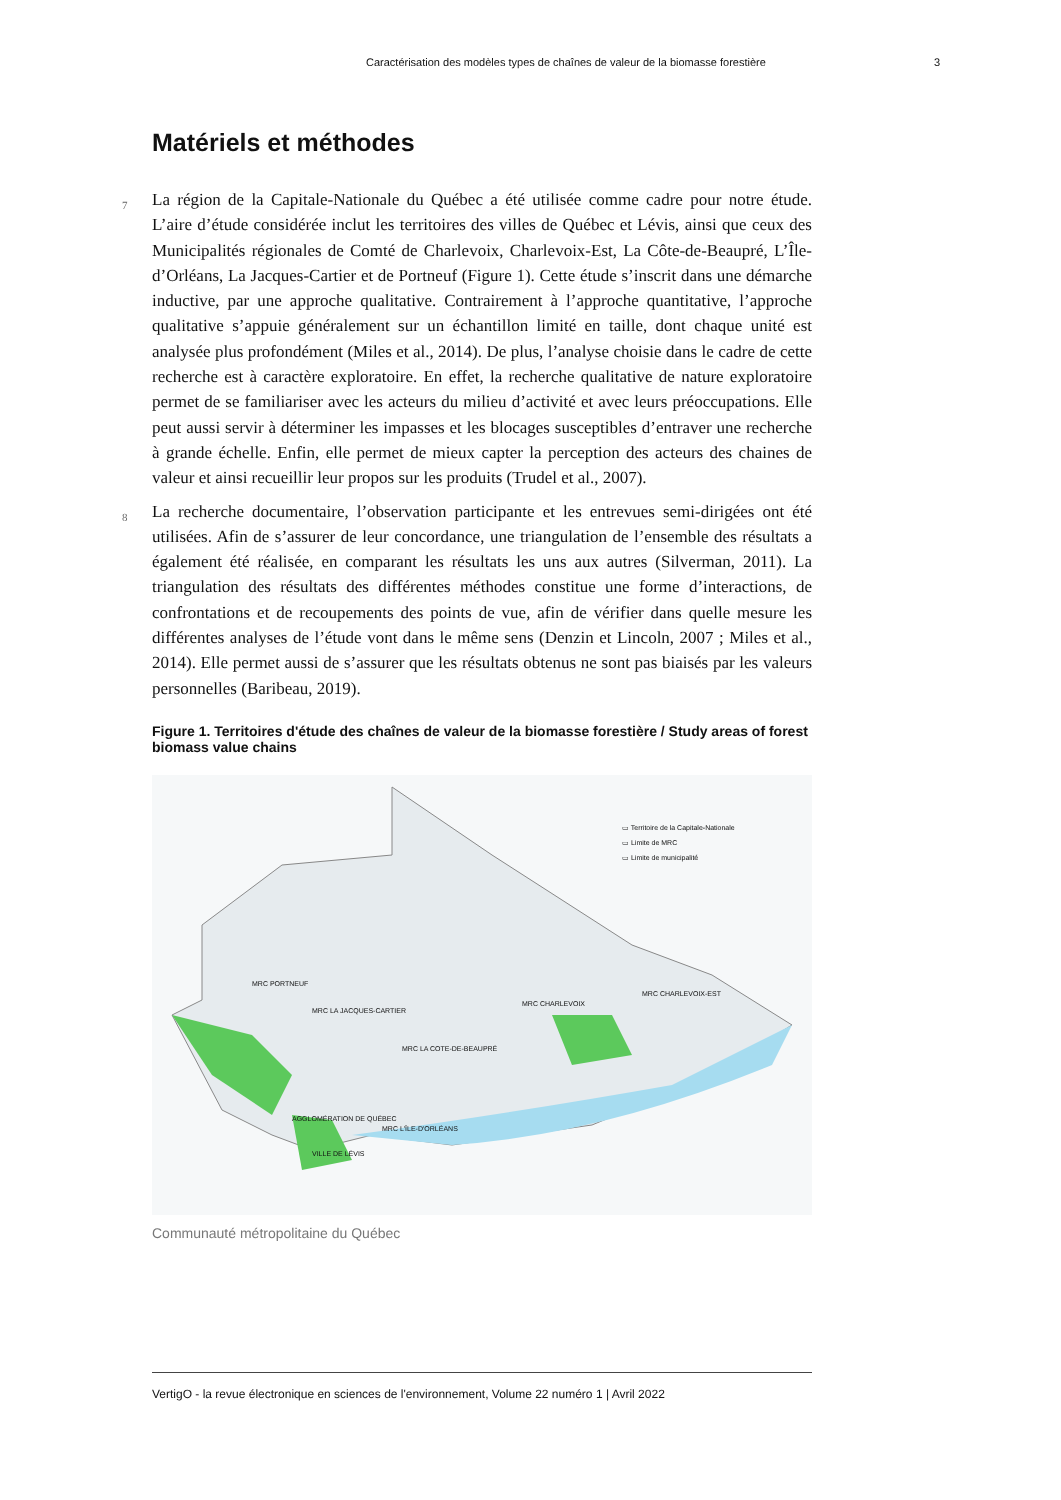Caractérisation des modèles types de chaînes de valeur de la biomasse forestière 3
Matériels et méthodes
7 La région de la Capitale-Nationale du Québec a été utilisée comme cadre pour notre étude. L’aire d’étude considérée inclut les territoires des villes de Québec et Lévis, ainsi que ceux des Municipalités régionales de Comté de Charlevoix, Charlevoix-Est, La Côte-de-Beaupré, L’Île-d’Orléans, La Jacques-Cartier et de Portneuf (Figure 1). Cette étude s’inscrit dans une démarche inductive, par une approche qualitative. Contrairement à l’approche quantitative, l’approche qualitative s’appuie généralement sur un échantillon limité en taille, dont chaque unité est analysée plus profondément (Miles et al., 2014). De plus, l’analyse choisie dans le cadre de cette recherche est à caractère exploratoire. En effet, la recherche qualitative de nature exploratoire permet de se familiariser avec les acteurs du milieu d’activité et avec leurs préoccupations. Elle peut aussi servir à déterminer les impasses et les blocages susceptibles d’entraver une recherche à grande échelle. Enfin, elle permet de mieux capter la perception des acteurs des chaines de valeur et ainsi recueillir leur propos sur les produits (Trudel et al., 2007).
8 La recherche documentaire, l’observation participante et les entrevues semi-dirigées ont été utilisées. Afin de s’assurer de leur concordance, une triangulation de l’ensemble des résultats a également été réalisée, en comparant les résultats les uns aux autres (Silverman, 2011). La triangulation des résultats des différentes méthodes constitue une forme d’interactions, de confrontations et de recoupements des points de vue, afin de vérifier dans quelle mesure les différentes analyses de l’étude vont dans le même sens (Denzin et Lincoln, 2007 ; Miles et al., 2014). Elle permet aussi de s’assurer que les résultats obtenus ne sont pas biaisés par les valeurs personnelles (Baribeau, 2019).
Figure 1. Territoires d'étude des chaînes de valeur de la biomasse forestière / Study areas of forest biomass value chains
▭ Territoire de la Capitale-Nationale
▭ Limite de MRC
▭ Limite de municipalité
MRC PORTNEUF
MRC LA JACQUES-CARTIER
MRC LA COTE-DE-BEAUPRÉ
MRC CHARLEVOIX
MRC CHARLEVOIX-EST
AGGLOMÉRATION DE QUÉBEC
MRC L'ÎLE-D'ORLÉANS
VILLE DE LÉVIS
Communauté métropolitaine du Québec
VertigO - la revue électronique en sciences de l'environnement, Volume 22 numéro 1 | Avril 2022